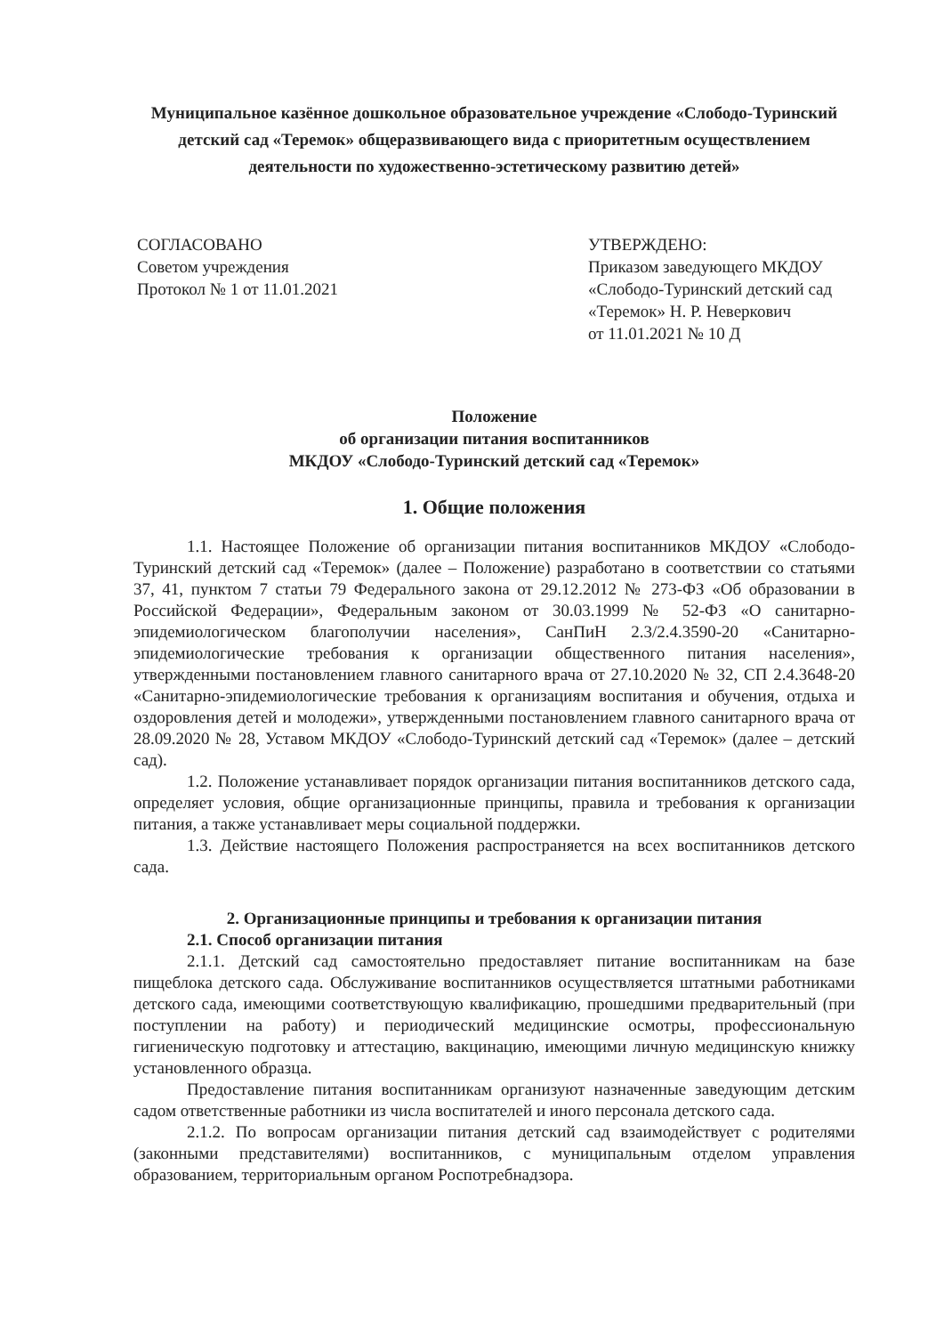Муниципальное казённое дошкольное образовательное учреждение «Слободо-Туринский детский сад «Теремок» общеразвивающего вида с приоритетным осуществлением деятельности по художественно-эстетическому развитию детей»
СОГЛАСОВАНО
Советом учреждения
Протокол № 1 от 11.01.2021
УТВЕРЖДЕНО:
Приказом заведующего МКДОУ
«Слободо-Туринский детский сад
«Теремок» Н. Р. Неверкович
от 11.01.2021 № 10 Д
Положение
об организации питания воспитанников
МКДОУ «Слободо-Туринский детский сад «Теремок»
1. Общие положения
1.1. Настоящее Положение об организации питания воспитанников МКДОУ «Слободо-Туринский детский сад «Теремок» (далее – Положение) разработано в соответствии со статьями 37, 41, пунктом 7 статьи 79 Федерального закона от 29.12.2012 № 273-ФЗ «Об образовании в Российской Федерации», Федеральным законом от 30.03.1999 № 52-ФЗ «О санитарно-эпидемиологическом благополучии населения», СанПиН 2.3/2.4.3590-20 «Санитарно-эпидемиологические требования к организации общественного питания населения», утвержденными постановлением главного санитарного врача от 27.10.2020 № 32, СП 2.4.3648-20 «Санитарно-эпидемиологические требования к организациям воспитания и обучения, отдыха и оздоровления детей и молодежи», утвержденными постановлением главного санитарного врача от 28.09.2020 № 28, Уставом МКДОУ «Слободо-Туринский детский сад «Теремок» (далее – детский сад).
1.2. Положение устанавливает порядок организации питания воспитанников детского сада, определяет условия, общие организационные принципы, правила и требования к организации питания, а также устанавливает меры социальной поддержки.
1.3. Действие настоящего Положения распространяется на всех воспитанников детского сада.
2. Организационные принципы и требования к организации питания
2.1. Способ организации питания
2.1.1. Детский сад самостоятельно предоставляет питание воспитанникам на базе пищеблока детского сада. Обслуживание воспитанников осуществляется штатными работниками детского сада, имеющими соответствующую квалификацию, прошедшими предварительный (при поступлении на работу) и периодический медицинские осмотры, профессиональную гигиеническую подготовку и аттестацию, вакцинацию, имеющими личную медицинскую книжку установленного образца.
Предоставление питания воспитанникам организуют назначенные заведующим детским садом ответственные работники из числа воспитателей и иного персонала детского сада.
2.1.2. По вопросам организации питания детский сад взаимодействует с родителями (законными представителями) воспитанников, с муниципальным отделом управления образованием, территориальным органом Роспотребнадзора.